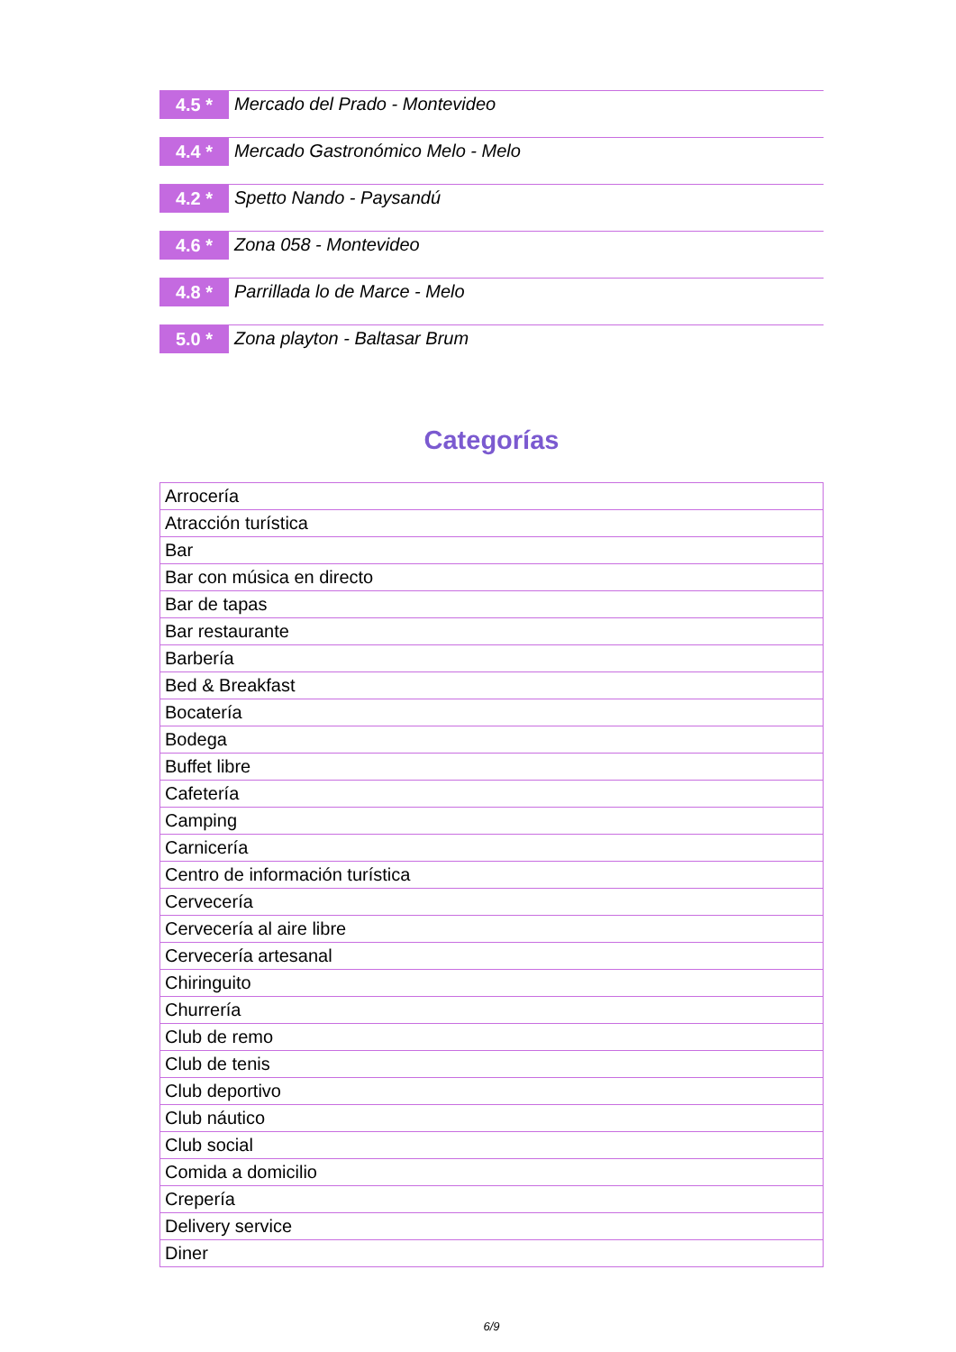4.5 *
Mercado del Prado - Montevideo
4.4 *
Mercado Gastronómico Melo - Melo
4.2 *
Spetto Nando - Paysandú
4.6 *
Zona 058 - Montevideo
4.8 *
Parrillada lo de Marce - Melo
5.0 *
Zona playton - Baltasar Brum
Categorías
| Arrocería |
| Atracción turística |
| Bar |
| Bar con música en directo |
| Bar de tapas |
| Bar restaurante |
| Barbería |
| Bed & Breakfast |
| Bocatería |
| Bodega |
| Buffet libre |
| Cafetería |
| Camping |
| Carnicería |
| Centro de información turística |
| Cervecería |
| Cervecería al aire libre |
| Cervecería artesanal |
| Chiringuito |
| Churrería |
| Club de remo |
| Club de tenis |
| Club deportivo |
| Club náutico |
| Club social |
| Comida a domicilio |
| Crepería |
| Delivery service |
| Diner |
6/9